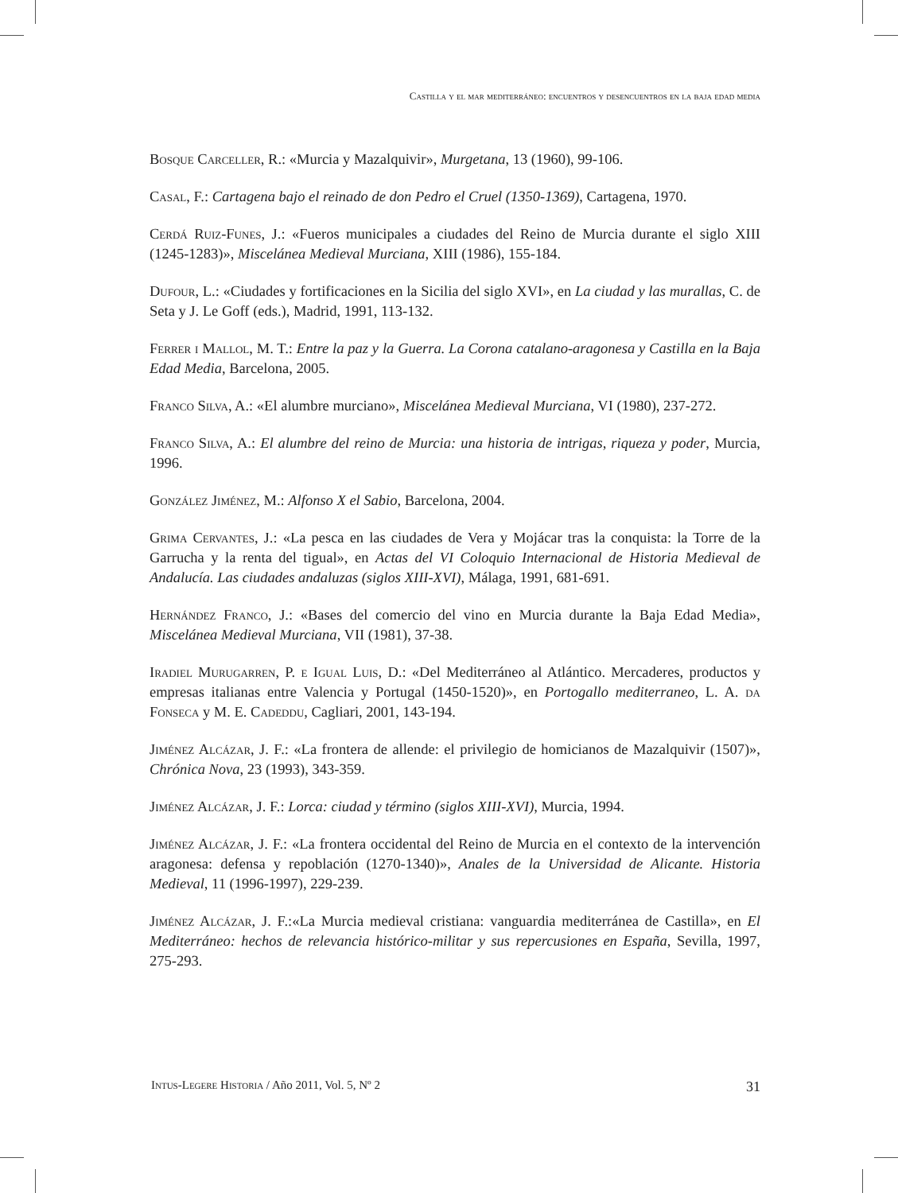Castilla y el mar mediterráneo: encuentros y desencuentros en la baja edad media
Bosque Carceller, R.: «Murcia y Mazalquivir», Murgetana, 13 (1960), 99-106.
Casal, F.: Cartagena bajo el reinado de don Pedro el Cruel (1350-1369), Cartagena, 1970.
Cerdá Ruiz-Funes, J.: «Fueros municipales a ciudades del Reino de Murcia durante el siglo XIII (1245-1283)», Miscelánea Medieval Murciana, XIII (1986), 155-184.
Dufour, L.: «Ciudades y fortificaciones en la Sicilia del siglo XVI», en La ciudad y las murallas, C. de Seta y J. Le Goff (eds.), Madrid, 1991, 113-132.
Ferrer i Mallol, M. T.: Entre la paz y la Guerra. La Corona catalano-aragonesa y Castilla en la Baja Edad Media, Barcelona, 2005.
Franco Silva, A.: «El alumbre murciano», Miscelánea Medieval Murciana, VI (1980), 237-272.
Franco Silva, A.: El alumbre del reino de Murcia: una historia de intrigas, riqueza y poder, Murcia, 1996.
González Jiménez, M.: Alfonso X el Sabio, Barcelona, 2004.
Grima Cervantes, J.: «La pesca en las ciudades de Vera y Mojácar tras la conquista: la Torre de la Garrucha y la renta del tigual», en Actas del VI Coloquio Internacional de Historia Medieval de Andalucía. Las ciudades andaluzas (siglos XIII-XVI), Málaga, 1991, 681-691.
Hernández Franco, J.: «Bases del comercio del vino en Murcia durante la Baja Edad Media», Miscelánea Medieval Murciana, VII (1981), 37-38.
Iradiel Murugarren, P. e Igual Luis, D.: «Del Mediterráneo al Atlántico. Mercaderes, productos y empresas italianas entre Valencia y Portugal (1450-1520)», en Portogallo mediterraneo, L. A. da Fonseca y M. E. Cadeddu, Cagliari, 2001, 143-194.
Jiménez Alcázar, J. F.: «La frontera de allende: el privilegio de homicianos de Mazalquivir (1507)», Chrónica Nova, 23 (1993), 343-359.
Jiménez Alcázar, J. F.: Lorca: ciudad y término (siglos XIII-XVI), Murcia, 1994.
Jiménez Alcázar, J. F.: «La frontera occidental del Reino de Murcia en el contexto de la intervención aragonesa: defensa y repoblación (1270-1340)», Anales de la Universidad de Alicante. Historia Medieval, 11 (1996-1997), 229-239.
Jiménez Alcázar, J. F.:«La Murcia medieval cristiana: vanguardia mediterránea de Castilla», en El Mediterráneo: hechos de relevancia histórico-militar y sus repercusiones en España, Sevilla, 1997, 275-293.
Intus-Legere Historia / Año 2011, Vol. 5, Nº 2 31